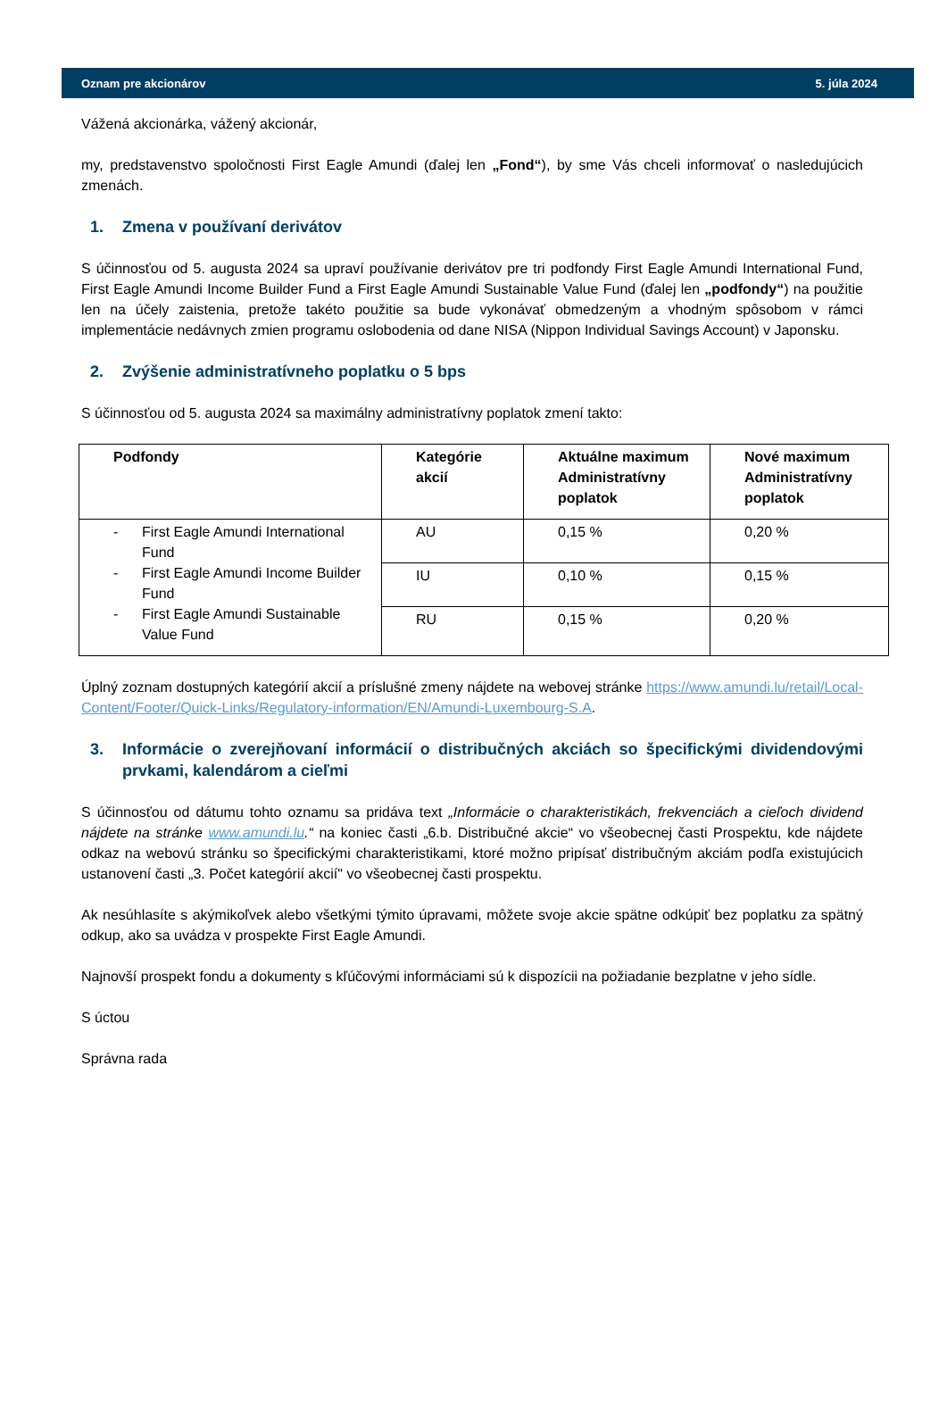Oznam pre akcionárov 5. júla 2024
Vážená akcionárka, vážený akcionár,
my, predstavenstvo spoločnosti First Eagle Amundi (ďalej len „Fond“), by sme Vás chceli informovať o nasledujúcich zmenách.
1. Zmena v používaní derivátov
S účinnosťou od 5. augusta 2024 sa upraví používanie derivátov pre tri podfondy First Eagle Amundi International Fund, First Eagle Amundi Income Builder Fund a First Eagle Amundi Sustainable Value Fund (ďalej len „podfondy“) na použitie len na účely zaistenia, pretože takéto použitie sa bude vykonávať obmedzeným a vhodným spôsobom v rámci implementácie nedávnych zmien programu oslobodenia od dane NISA (Nippon Individual Savings Account) v Japonsku.
2. Zvýšenie administratívneho poplatku o 5 bps
S účinnosťou od 5. augusta 2024 sa maximálny administratívny poplatok zmení takto:
| Podfondy | Kategórie akcií | Aktuálne maximum Administratívny poplatok | Nové maximum Administratívny poplatok |
| --- | --- | --- | --- |
| - First Eagle Amundi International Fund - First Eagle Amundi Income Builder Fund - First Eagle Amundi Sustainable Value Fund | AU | 0,15 % | 0,20 % |
| | IU | 0,10 % | 0,15 % |
| | RU | 0,15 % | 0,20 % |
Úplný zoznam dostupných kategórií akcií a príslušné zmeny nájdete na webovej stránke https://www.amundi.lu/retail/Local-Content/Footer/Quick-Links/Regulatory-information/EN/Amundi-Luxembourg-S.A.
3. Informácie o zverejňovaní informácií o distribučných akciách so špecifickými dividendovými prvkami, kalendárom a cieľmi
S účinnosťou od dátumu tohto oznamu sa pridáva text „Informácie o charakteristikách, frekvenciách a cieľoch dividend nájdete na stránke www.amundi.lu.“ na koniec časti „6.b. Distribučné akcie“ vo všeobecnej časti Prospektu, kde nájdete odkaz na webovú stránku so špecifickými charakteristikami, ktoré možno pripísať distribučným akciám podľa existujúcich ustanovení časti „3. Počet kategórií akcií" vo všeobecnej časti prospektu.
Ak nesúhlasíte s akýmikoľvek alebo všetkými týmito úpravami, môžete svoje akcie spätne odkúpiť bez poplatku za spätný odkup, ako sa uvádza v prospekte First Eagle Amundi.
Najnovší prospekt fondu a dokumenty s kľúčovými informáciami sú k dispozícii na požiadanie bezplatne v jeho sídle.
S úctou
Správna rada